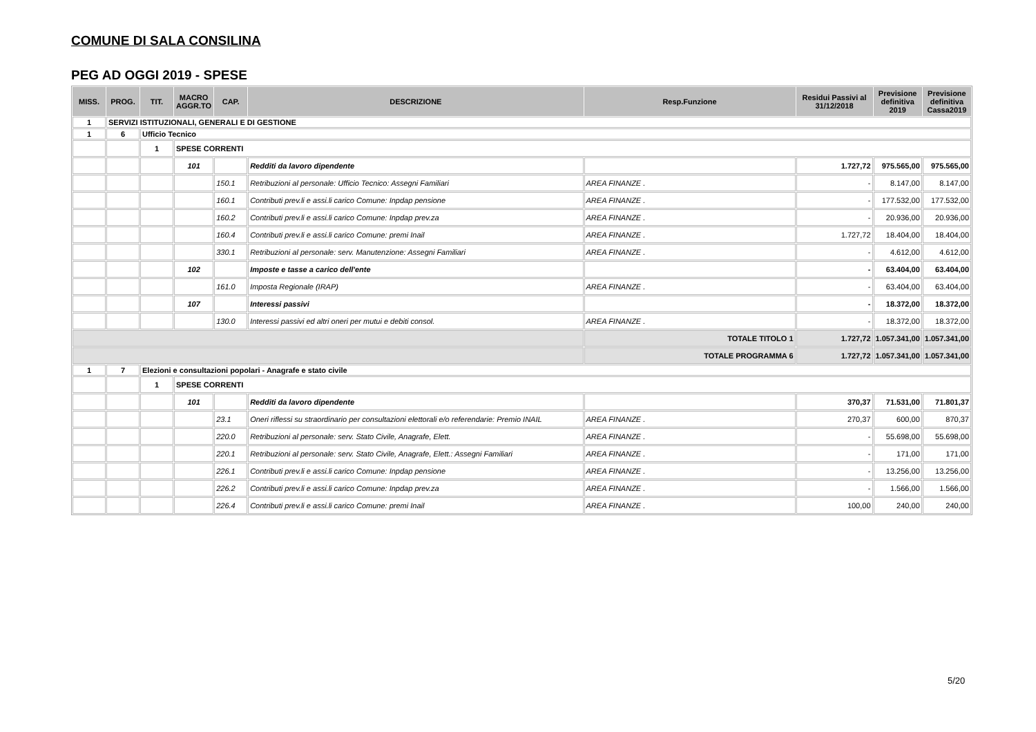COMUNE DI SALA CONSILINA
PEG AD OGGI 2019 - SPESE
| MISS. | PROG. | TIT. | MACRO AGGR.TO | CAP. | DESCRIZIONE | Resp.Funzione | Residui Passivi al 31/12/2018 | Previsione definitiva 2019 | Previsione definitiva Cassa2019 |
| --- | --- | --- | --- | --- | --- | --- | --- | --- | --- |
| 1 | SERVIZI ISTITUZIONALI, GENERALI E DI GESTIONE | | | | | | | | |
| 1 | 6 | Ufficio Tecnico | | | | | | | |
| | | 1 | SPESE CORRENTI | | | | | | |
| | | | 101 | | Redditi da lavoro dipendente | | 1.727,72 | 975.565,00 | 975.565,00 |
| | | | | 150.1 | Retribuzioni al personale: Ufficio Tecnico: Assegni Familiari | AREA FINANZE . | - | 8.147,00 | 8.147,00 |
| | | | | 160.1 | Contributi prev.li e assi.li carico Comune: Inpdap pensione | AREA FINANZE . | - | 177.532,00 | 177.532,00 |
| | | | | 160.2 | Contributi prev.li e assi.li carico Comune: Inpdap prev.za | AREA FINANZE . | - | 20.936,00 | 20.936,00 |
| | | | | 160.4 | Contributi prev.li e assi.li carico Comune: premi Inail | AREA FINANZE . | 1.727,72 | 18.404,00 | 18.404,00 |
| | | | | 330.1 | Retribuzioni al personale: serv. Manutenzione: Assegni Familiari | AREA FINANZE . | - | 4.612,00 | 4.612,00 |
| | | | 102 | | Imposte e tasse a carico dell'ente | | - | 63.404,00 | 63.404,00 |
| | | | | 161.0 | Imposta Regionale (IRAP) | AREA FINANZE . | - | 63.404,00 | 63.404,00 |
| | | | 107 | | Interessi passivi | | - | 18.372,00 | 18.372,00 |
| | | | | 130.0 | Interessi passivi ed altri oneri per mutui e debiti consol. | AREA FINANZE . | - | 18.372,00 | 18.372,00 |
| | | | | | | TOTALE TITOLO 1 | 1.727,72 | 1.057.341,00 | 1.057.341,00 |
| | | | | | | TOTALE PROGRAMMA 6 | 1.727,72 | 1.057.341,00 | 1.057.341,00 |
| 1 | 7 | Elezioni e consultazioni popolari - Anagrafe e stato civile | | | | | | | |
| | | 1 | SPESE CORRENTI | | | | | | |
| | | | 101 | | Redditi da lavoro dipendente | | 370,37 | 71.531,00 | 71.801,37 |
| | | | | 23.1 | Oneri riflessi su straordinario per consultazioni elettorali e/o referendarie: Premio INAIL | AREA FINANZE . | 270,37 | 600,00 | 870,37 |
| | | | | 220.0 | Retribuzioni al personale: serv. Stato Civile, Anagrafe, Elett. | AREA FINANZE . | - | 55.698,00 | 55.698,00 |
| | | | | 220.1 | Retribuzioni al personale: serv. Stato Civile, Anagrafe, Elett.: Assegni Familiari | AREA FINANZE . | - | 171,00 | 171,00 |
| | | | | 226.1 | Contributi prev.li e assi.li carico Comune: Inpdap pensione | AREA FINANZE . | - | 13.256,00 | 13.256,00 |
| | | | | 226.2 | Contributi prev.li e assi.li carico Comune: Inpdap prev.za | AREA FINANZE . | - | 1.566,00 | 1.566,00 |
| | | | | 226.4 | Contributi prev.li e assi.li carico Comune: premi Inail | AREA FINANZE . | 100,00 | 240,00 | 240,00 |
5/20